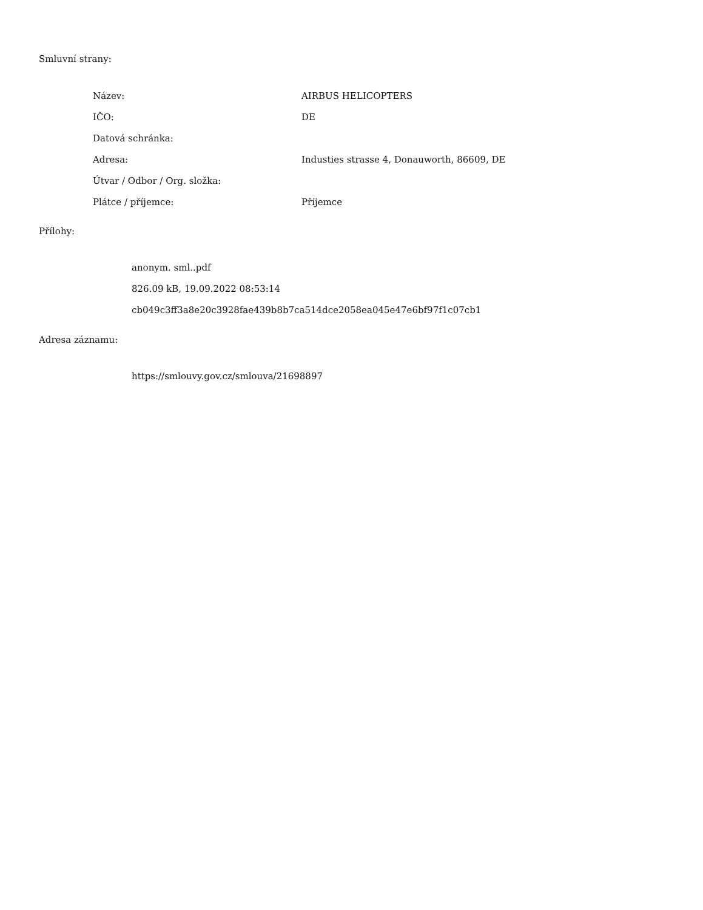Smluvní strany:
| Název: | AIRBUS HELICOPTERS |
| IČO: | DE |
| Datová schránka: | |
| Adresa: | Industies strasse 4, Donauworth, 86609, DE |
| Útvar / Odbor / Org. složka: | |
| Plátce / příjemce: | Příjemce |
Přílohy:
anonym. sml..pdf
826.09 kB, 19.09.2022 08:53:14
cb049c3ff3a8e20c3928fae439b8b7ca514dce2058ea045e47e6bf97f1c07cb1
Adresa záznamu:
https://smlouvy.gov.cz/smlouva/21698897